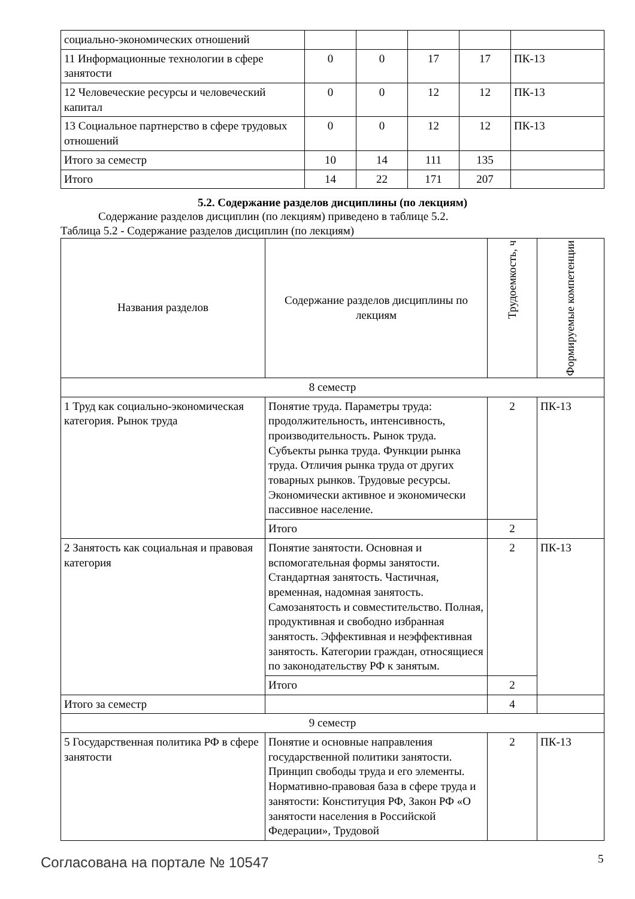| социально-экономических отношений | | | | | |
| 11 Информационные технологии в сфере занятости | 0 | 0 | 17 | 17 | ПК-13 |
| 12 Человеческие ресурсы и человеческий капитал | 0 | 0 | 12 | 12 | ПК-13 |
| 13 Социальное партнерство в сфере трудовых отношений | 0 | 0 | 12 | 12 | ПК-13 |
| Итого за семестр | 10 | 14 | 111 | 135 | |
| Итого | 14 | 22 | 171 | 207 | |
5.2. Содержание разделов дисциплины (по лекциям)
Содержание разделов дисциплин (по лекциям) приведено в таблице 5.2.
Таблица 5.2 - Содержание разделов дисциплин (по лекциям)
| Названия разделов | Содержание разделов дисциплины по лекциям | Трудоемкость, ч | Формируемые компетенции |
| --- | --- | --- | --- |
| 8 семестр | | | |
| 1 Труд как социально-экономическая категория. Рынок труда | Понятие труда. Параметры труда: продолжительность, интенсивность, производительность. Рынок труда. Субъекты рынка труда. Функции рынка труда. Отличия рынка труда от других товарных рынков. Трудовые ресурсы. Экономически активное и экономически пассивное население. | 2 | ПК-13 |
| | Итого | 2 | |
| 2 Занятость как социальная и правовая категория | Понятие занятости. Основная и вспомогательная формы занятости. Стандартная занятость. Частичная, временная, надомная занятость. Самозанятость и совместительство. Полная, продуктивная и свободно избранная занятость. Эффективная и неэффективная занятость. Категории граждан, относящиеся по законодательству РФ к занятым. | 2 | ПК-13 |
| | Итого | 2 | |
| Итого за семестр | | 4 | |
| 9 семестр | | | |
| 5 Государственная политика РФ в сфере занятости | Понятие и основные направления государственной политики занятости. Принцип свободы труда и его элементы. Нормативно-правовая база в сфере труда и занятости: Конституция РФ, Закон РФ «О занятости населения в Российской Федерации», Трудовой | 2 | ПК-13 |
Согласована на портале № 10547 5